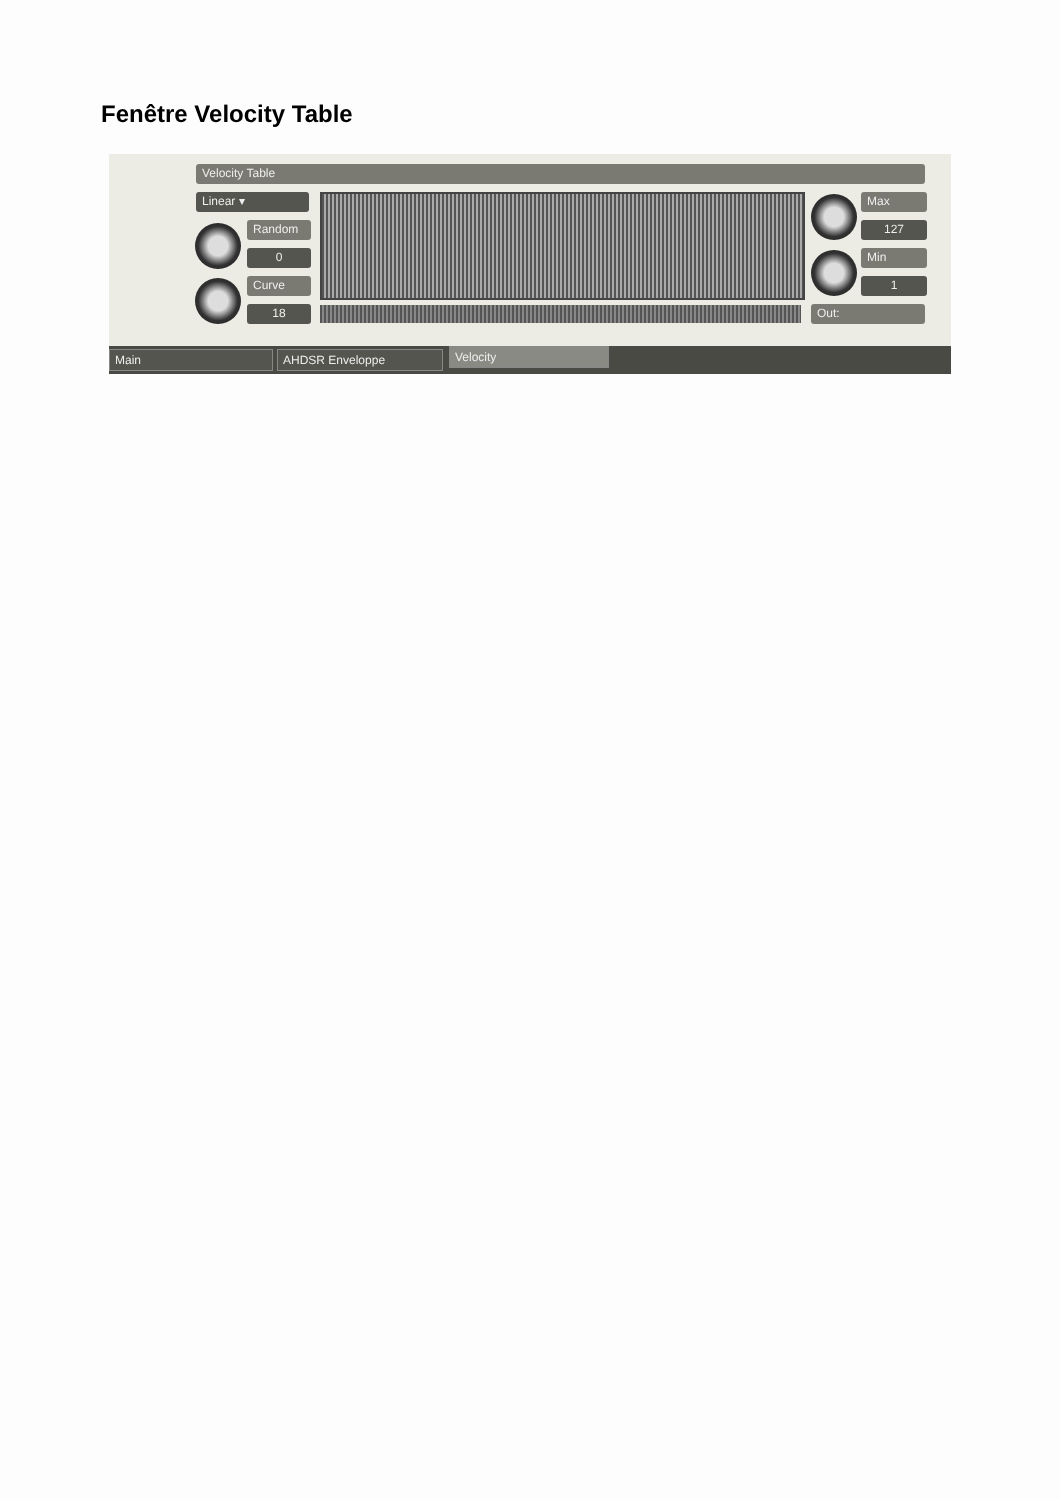Fenêtre Velocity Table
Velocity Table
Linear ▾
Random
0
Curve
18
Max
127
Min
1
Out:
Main AHDSR Enveloppe Velocity